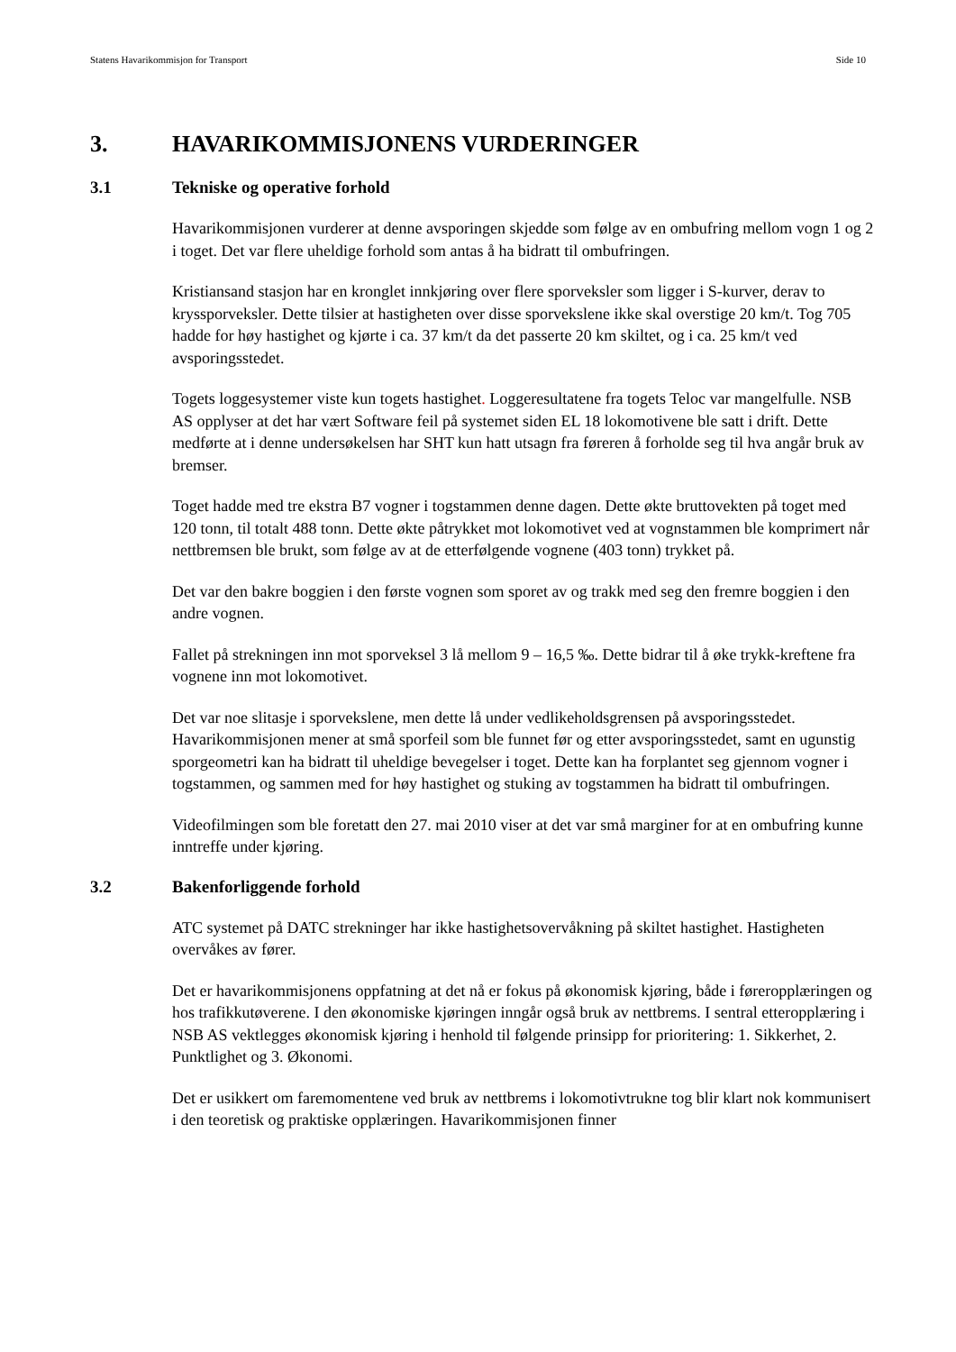Statens Havarikommisjon for Transport Side 10
3. HAVARIKOMMISJONENS VURDERINGER
3.1 Tekniske og operative forhold
Havarikommisjonen vurderer at denne avsporingen skjedde som følge av en ombufring mellom vogn 1 og 2 i toget. Det var flere uheldige forhold som antas å ha bidratt til ombufringen.
Kristiansand stasjon har en kronglet innkjøring over flere sporveksler som ligger i S-kurver, derav to kryssporveksler. Dette tilsier at hastigheten over disse sporvekslene ikke skal overstige 20 km/t. Tog 705 hadde for høy hastighet og kjørte i ca. 37 km/t da det passerte 20 km skiltet, og i ca. 25 km/t ved avsporingsstedet.
Togets loggesystemer viste kun togets hastighet. Loggeresultatene fra togets Teloc var mangelfulle. NSB AS opplyser at det har vært Software feil på systemet siden EL 18 lokomotivene ble satt i drift. Dette medførte at i denne undersøkelsen har SHT kun hatt utsagn fra føreren å forholde seg til hva angår bruk av bremser.
Toget hadde med tre ekstra B7 vogner i togstammen denne dagen. Dette økte bruttovekten på toget med 120 tonn, til totalt 488 tonn. Dette økte påtrykket mot lokomotivet ved at vognstammen ble komprimert når nettbremsen ble brukt, som følge av at de etterfølgende vognene (403 tonn) trykket på.
Det var den bakre boggien i den første vognen som sporet av og trakk med seg den fremre boggien i den andre vognen.
Fallet på strekningen inn mot sporveksel 3 lå mellom 9 – 16,5 ‰. Dette bidrar til å øke trykk-kreftene fra vognene inn mot lokomotivet.
Det var noe slitasje i sporvekslene, men dette lå under vedlikeholdsgrensen på avsporingsstedet. Havarikommisjonen mener at små sporfeil som ble funnet før og etter avsporingsstedet, samt en ugunstig sporgeometri kan ha bidratt til uheldige bevegelser i toget. Dette kan ha forplantet seg gjennom vogner i togstammen, og sammen med for høy hastighet og stuking av togstammen ha bidratt til ombufringen.
Videofilmingen som ble foretatt den 27. mai 2010 viser at det var små marginer for at en ombufring kunne inntreffe under kjøring.
3.2 Bakenforliggende forhold
ATC systemet på DATC strekninger har ikke hastighetsovervåkning på skiltet hastighet. Hastigheten overvåkes av fører.
Det er havarikommisjonens oppfatning at det nå er fokus på økonomisk kjøring, både i føreropplæringen og hos trafikkutøverene. I den økonomiske kjøringen inngår også bruk av nettbrems. I sentral etteropplæring i NSB AS vektlegges økonomisk kjøring i henhold til følgende prinsipp for prioritering: 1. Sikkerhet, 2. Punktlighet og 3. Økonomi.
Det er usikkert om faremomentene ved bruk av nettbrems i lokomotivtrukne tog blir klart nok kommunisert i den teoretisk og praktiske opplæringen. Havarikommisjonen finner